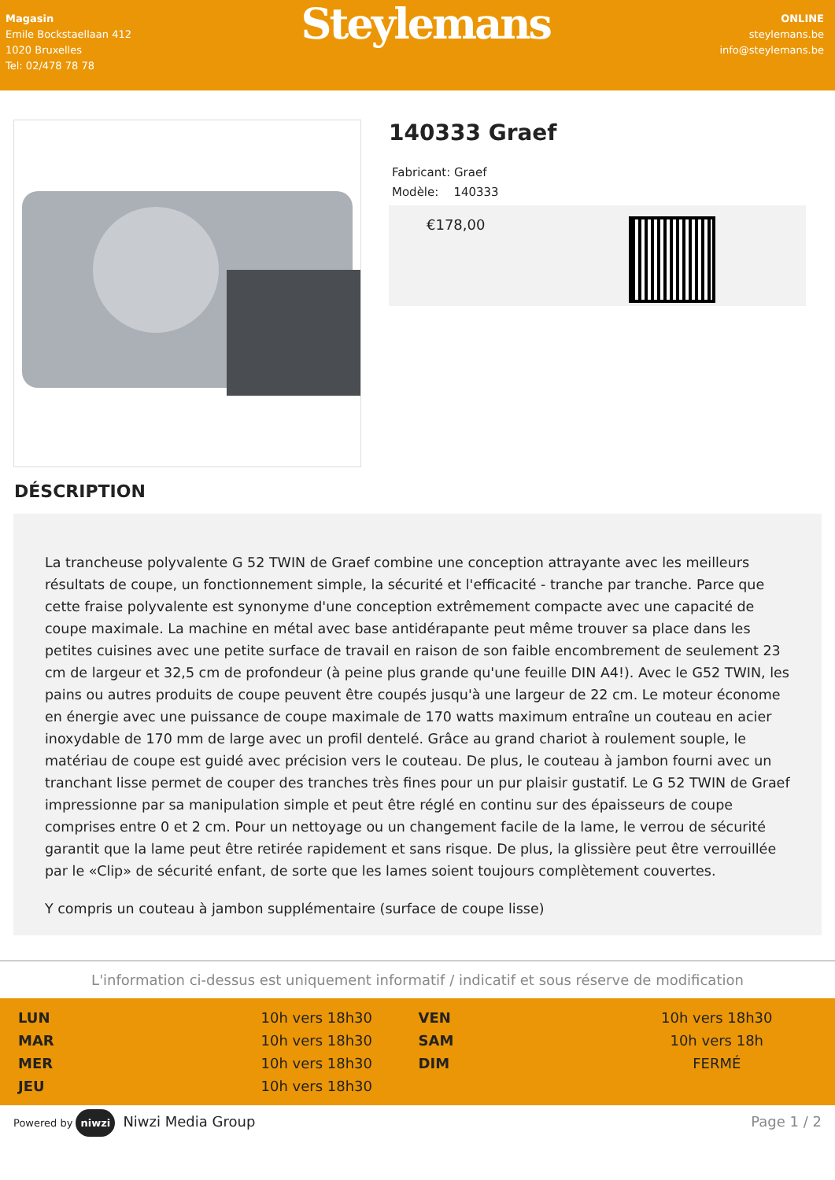Magasin
Emile Bockstaellaan 412
1020 Bruxelles
Tel: 02/478 78 78
Steylemans
ONLINE
steylemans.be
info@steylemans.be
140333 Graef
Fabricant: Graef
Modèle: 140333
€178,00
DÉSCRIPTION
La trancheuse polyvalente G 52 TWIN de Graef combine une conception attrayante avec les meilleurs résultats de coupe, un fonctionnement simple, la sécurité et l'efficacité - tranche par tranche. Parce que cette fraise polyvalente est synonyme d'une conception extrêmement compacte avec une capacité de coupe maximale. La machine en métal avec base antidérapante peut même trouver sa place dans les petites cuisines avec une petite surface de travail en raison de son faible encombrement de seulement 23 cm de largeur et 32,5 cm de profondeur (à peine plus grande qu'une feuille DIN A4!). Avec le G52 TWIN, les pains ou autres produits de coupe peuvent être coupés jusqu'à une largeur de 22 cm. Le moteur économe en énergie avec une puissance de coupe maximale de 170 watts maximum entraîne un couteau en acier inoxydable de 170 mm de large avec un profil dentelé. Grâce au grand chariot à roulement souple, le matériau de coupe est guidé avec précision vers le couteau. De plus, le couteau à jambon fourni avec un tranchant lisse permet de couper des tranches très fines pour un pur plaisir gustatif. Le G 52 TWIN de Graef impressionne par sa manipulation simple et peut être réglé en continu sur des épaisseurs de coupe comprises entre 0 et 2 cm. Pour un nettoyage ou un changement facile de la lame, le verrou de sécurité garantit que la lame peut être retirée rapidement et sans risque. De plus, la glissière peut être verrouillée par le «Clip» de sécurité enfant, de sorte que les lames soient toujours complètement couvertes.
Y compris un couteau à jambon supplémentaire (surface de coupe lisse)
L'information ci-dessus est uniquement informatif / indicatif et sous réserve de modification
| LUN | 10h vers 18h30 | VEN | 10h vers 18h30 |
| MAR | 10h vers 18h30 | SAM | 10h vers 18h |
| MER | 10h vers 18h30 | DIM | FERMÉ |
| JEU | 10h vers 18h30 | | |
Powered by niwzi Niwzi Media Group Page 1 / 2